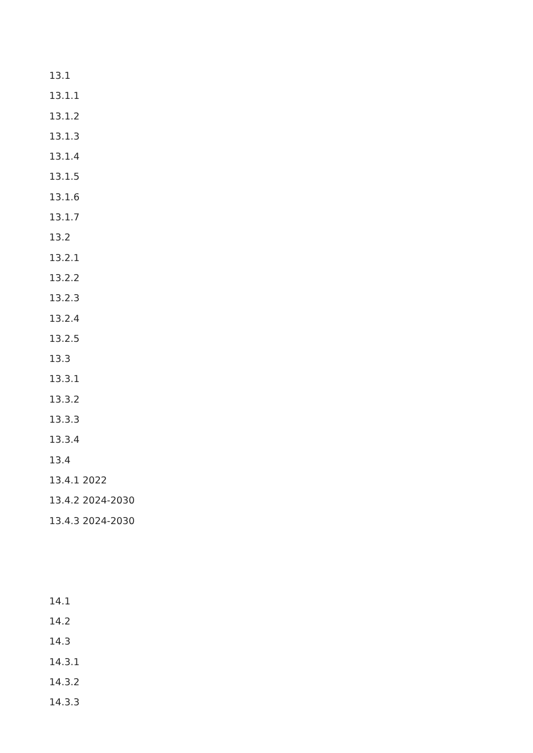13.1
13.1.1
13.1.2
13.1.3
13.1.4
13.1.5
13.1.6
13.1.7
13.2
13.2.1
13.2.2
13.2.3
13.2.4
13.2.5
13.3
13.3.1
13.3.2
13.3.3
13.3.4
13.4
13.4.1 2022
13.4.2 2024-2030
13.4.3 2024-2030
14.1
14.2
14.3
14.3.1
14.3.2
14.3.3